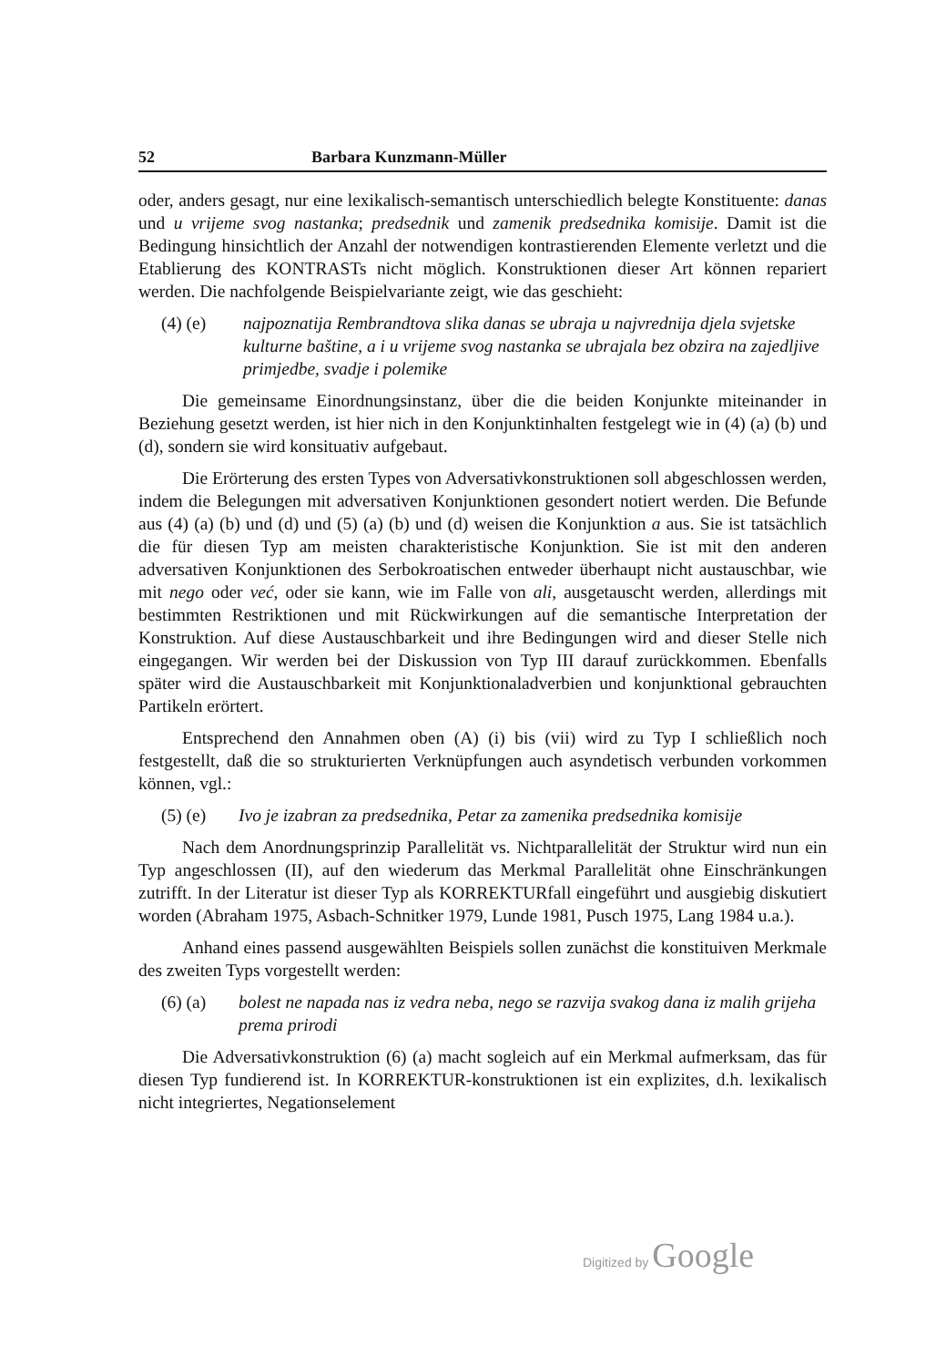52 Barbara Kunzmann-Müller
oder, anders gesagt, nur eine lexikalisch-semantisch unterschiedlich belegte Konstituente: danas und u vrijeme svog nastanka; predsednik und zamenik predsednika komisije. Damit ist die Bedingung hinsichtlich der Anzahl der notwendigen kontrastierenden Elemente verletzt und die Etablierung des KONTRASTs nicht möglich. Konstruktionen dieser Art können repariert werden. Die nachfolgende Beispielvariante zeigt, wie das geschieht:
(4) (e) najpoznatija Rembrandtova slika danas se ubraja u najvrednija djela svjetske kulturne baštine, a i u vrijeme svog nastanka se ubrajala bez obzira na zajedljive primjedbe, svadje i polemike
Die gemeinsame Einordnungsinstanz, über die die beiden Konjunkte miteinander in Beziehung gesetzt werden, ist hier nich in den Konjunktinhalten festgelegt wie in (4) (a) (b) und (d), sondern sie wird konsituativ aufgebaut.
Die Erörterung des ersten Types von Adversativkonstruktionen soll abgeschlossen werden, indem die Belegungen mit adversativen Konjunktionen gesondert notiert werden. Die Befunde aus (4) (a) (b) und (d) und (5) (a) (b) und (d) weisen die Konjunktion a aus. Sie ist tatsächlich die für diesen Typ am meisten charakteristische Konjunktion. Sie ist mit den anderen adversativen Konjunktionen des Serbokroatischen entweder überhaupt nicht austauschbar, wie mit nego oder već, oder sie kann, wie im Falle von ali, ausgetauscht werden, allerdings mit bestimmten Restriktionen und mit Rückwirkungen auf die semantische Interpretation der Konstruktion. Auf diese Austauschbarkeit und ihre Bedingungen wird and dieser Stelle nich eingegangen. Wir werden bei der Diskussion von Typ III darauf zurückkommen. Ebenfalls später wird die Austauschbarkeit mit Konjunktionaladverbien und konjunktional gebrauchten Partikeln erörtert.
Entsprechend den Annahmen oben (A) (i) bis (vii) wird zu Typ I schließlich noch festgestellt, daß die so strukturierten Verknüpfungen auch asyndetisch verbunden vorkommen können, vgl.:
(5) (e) Ivo je izabran za predsednika, Petar za zamenika predsednika komisije
Nach dem Anordnungsprinzip Parallelität vs. Nichtparallelität der Struktur wird nun ein Typ angeschlossen (II), auf den wiederum das Merkmal Parallelität ohne Einschränkungen zutrifft. In der Literatur ist dieser Typ als KORREKTURfall eingeführt und ausgiebig diskutiert worden (Abraham 1975, Asbach-Schnitker 1979, Lunde 1981, Pusch 1975, Lang 1984 u.a.).
Anhand eines passend ausgewählten Beispiels sollen zunächst die konstituiven Merkmale des zweiten Typs vorgestellt werden:
(6) (a) bolest ne napada nas iz vedra neba, nego se razvija svakog dana iz malih grijeha prema prirodi
Die Adversativkonstruktion (6) (a) macht sogleich auf ein Merkmal aufmerksam, das für diesen Typ fundierend ist. In KORREKTUR-konstruktionen ist ein explizites, d.h. lexikalisch nicht integriertes, Negationselement
Digitized by Google